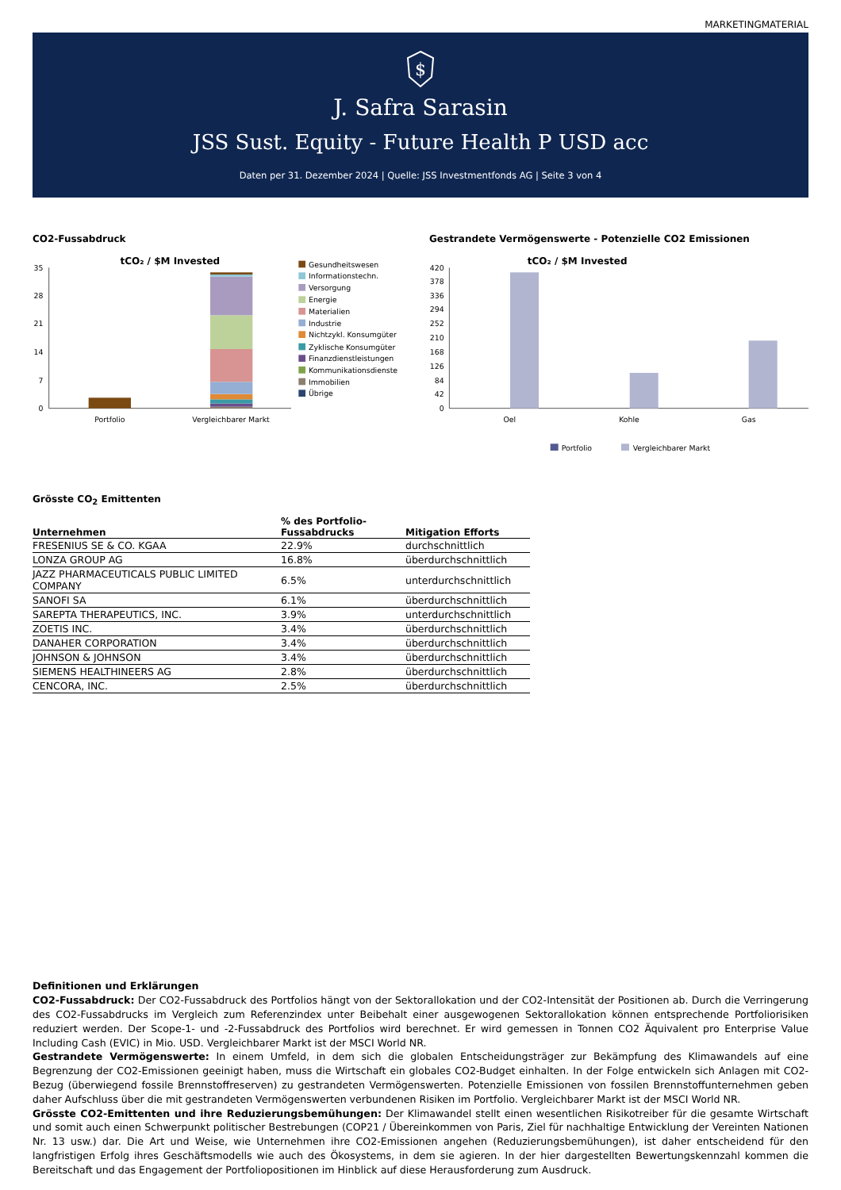MARKETINGMATERIAL
$
J. Safra Sarasin
JSS Sust. Equity - Future Health P USD acc
Daten per 31. Dezember 2024 | Quelle: JSS Investmentfonds AG | Seite 3 von 4
CO2-Fussabdruck Gestrandete Vermögenswerte - Potenzielle CO2 Emissionen
tCO₂ / $M Invested
35
28
21
14
7
0
Portfolio
Vergleichbarer Markt
Gesundheitswesen
Informationstechn.
Versorgung
Energie
Materialien
Industrie
Nichtzykl. Konsumgüter
Zyklische Konsumgüter
Finanzdienstleistungen
Kommunikationsdienste
Immobilien
Übrige
tCO₂ / $M Invested
420
378
336
294
252
210
168
126
84
42
0
Oel
Kohle
Gas
Portfolio
Vergleichbarer Markt
Grösste CO<sub>2</sub> Emittenten
| Unternehmen | % des Portfolio- Fussabdrucks | Mitigation Efforts |
| --- | --- | --- |
| FRESENIUS SE & CO. KGAA | 22.9% | durchschnittlich |
| LONZA GROUP AG | 16.8% | überdurchschnittlich |
| JAZZ PHARMACEUTICALS PUBLIC LIMITED COMPANY | 6.5% | unterdurchschnittlich |
| SANOFI SA | 6.1% | überdurchschnittlich |
| SAREPTA THERAPEUTICS, INC. | 3.9% | unterdurchschnittlich |
| ZOETIS INC. | 3.4% | überdurchschnittlich |
| DANAHER CORPORATION | 3.4% | überdurchschnittlich |
| JOHNSON & JOHNSON | 3.4% | überdurchschnittlich |
| SIEMENS HEALTHINEERS AG | 2.8% | überdurchschnittlich |
| CENCORA, INC. | 2.5% | überdurchschnittlich |
Definitionen und Erklärungen
CO2-Fussabdruck: Der CO2-Fussabdruck des Portfolios hängt von der Sektorallokation und der CO2-Intensität der Positionen ab. Durch die Verringerung des CO2-Fussabdrucks im Vergleich zum Referenzindex unter Beibehalt einer ausgewogenen Sektorallokation können entsprechende Portfoliorisiken reduziert werden. Der Scope-1- und -2-Fussabdruck des Portfolios wird berechnet. Er wird gemessen in Tonnen CO2 Äquivalent pro Enterprise Value Including Cash (EVIC) in Mio. USD. Vergleichbarer Markt ist der MSCI World NR.
Gestrandete Vermögenswerte: In einem Umfeld, in dem sich die globalen Entscheidungsträger zur Bekämpfung des Klimawandels auf eine Begrenzung der CO2-Emissionen geeinigt haben, muss die Wirtschaft ein globales CO2-Budget einhalten. In der Folge entwickeln sich Anlagen mit CO2-Bezug (überwiegend fossile Brennstoffreserven) zu gestrandeten Vermögenswerten. Potenzielle Emissionen von fossilen Brennstoffunternehmen geben daher Aufschluss über die mit gestrandeten Vermögenswerten verbundenen Risiken im Portfolio. Vergleichbarer Markt ist der MSCI World NR.
Grösste CO2-Emittenten und ihre Reduzierungsbemühungen: Der Klimawandel stellt einen wesentlichen Risikotreiber für die gesamte Wirtschaft und somit auch einen Schwerpunkt politischer Bestrebungen (COP21 / Übereinkommen von Paris, Ziel für nachhaltige Entwicklung der Vereinten Nationen Nr. 13 usw.) dar. Die Art und Weise, wie Unternehmen ihre CO2-Emissionen angehen (Reduzierungsbemühungen), ist daher entscheidend für den langfristigen Erfolg ihres Geschäftsmodells wie auch des Ökosystems, in dem sie agieren. In der hier dargestellten Bewertungskennzahl kommen die Bereitschaft und das Engagement der Portfoliopositionen im Hinblick auf diese Herausforderung zum Ausdruck.